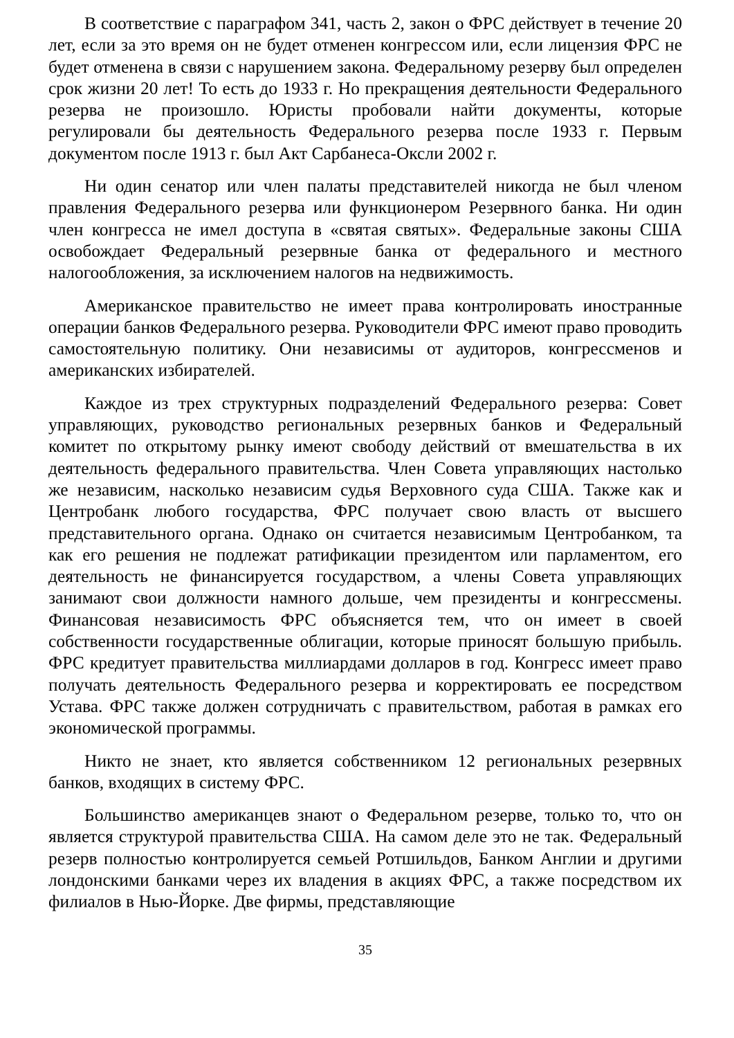В соответствие с параграфом 341, часть 2, закон о ФРС действует в течение 20 лет, если за это время он не будет отменен конгрессом или, если лицензия ФРС не будет отменена в связи с нарушением закона. Федеральному резерву был определен срок жизни 20 лет! То есть до 1933 г. Но прекращения деятельности Федерального резерва не произошло. Юристы пробовали найти документы, которые регулировали бы деятельность Федерального резерва после 1933 г. Первым документом после 1913 г. был Акт Сарбанеса-Оксли 2002 г.
Ни один сенатор или член палаты представителей никогда не был членом правления Федерального резерва или функционером Резервного банка. Ни один член конгресса не имел доступа в «святая святых». Федеральные законы США освобождает Федеральный резервные банка от федерального и местного налогообложения, за исключением налогов на недвижимость.
Американское правительство не имеет права контролировать иностранные операции банков Федерального резерва. Руководители ФРС имеют право проводить самостоятельную политику. Они независимы от аудиторов, конгрессменов и американских избирателей.
Каждое из трех структурных подразделений Федерального резерва: Совет управляющих, руководство региональных резервных банков и Федеральный комитет по открытому рынку имеют свободу действий от вмешательства в их деятельность федерального правительства. Член Совета управляющих настолько же независим, насколько независим судья Верховного суда США. Также как и Центробанк любого государства, ФРС получает свою власть от высшего представительного органа. Однако он считается независимым Центробанком, та как его решения не подлежат ратификации президентом или парламентом, его деятельность не финансируется государством, а члены Совета управляющих занимают свои должности намного дольше, чем президенты и конгрессмены. Финансовая независимость ФРС объясняется тем, что он имеет в своей собственности государственные облигации, которые приносят большую прибыль. ФРС кредитует правительства миллиардами долларов в год. Конгресс имеет право получать деятельность Федерального резерва и корректировать ее посредством Устава. ФРС также должен сотрудничать с правительством, работая в рамках его экономической программы.
Никто не знает, кто является собственником 12 региональных резервных банков, входящих в систему ФРС.
Большинство американцев знают о Федеральном резерве, только то, что он является структурой правительства США. На самом деле это не так. Федеральный резерв полностью контролируется семьей Ротшильдов, Банком Англии и другими лондонскими банками через их владения в акциях ФРС, а также посредством их филиалов в Нью-Йорке. Две фирмы, представляющие
35